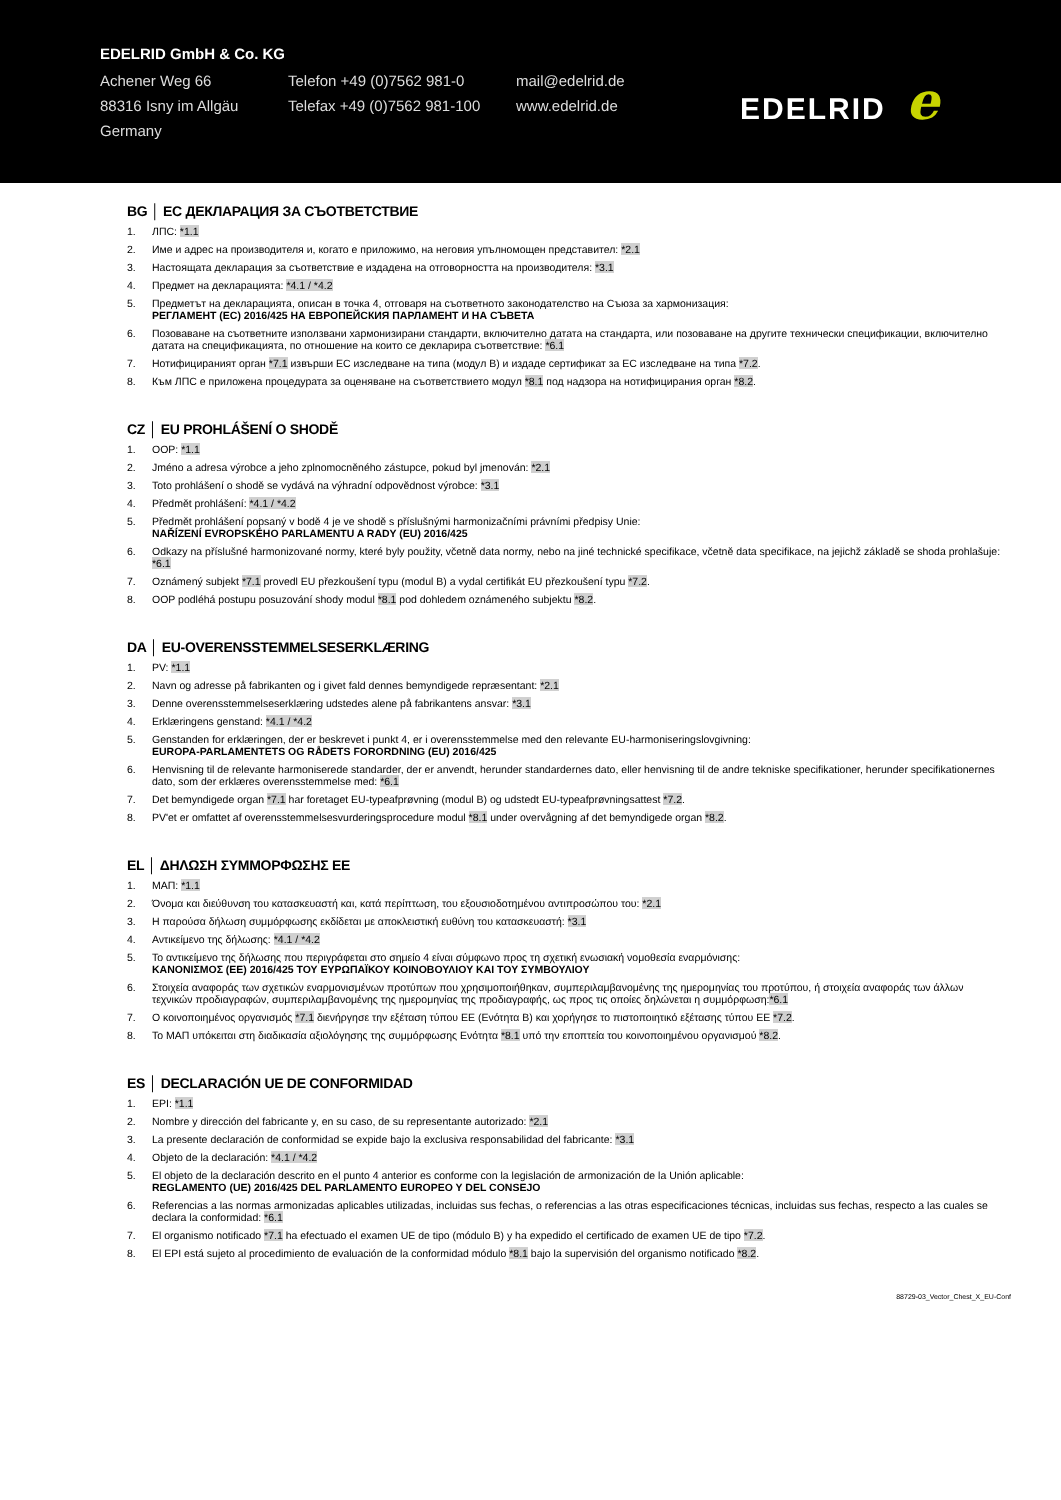EDELRID GmbH & Co. KG
Achener Weg 66 Telefon +49 (0)7562 981-0 mail@edelrid.de
88316 Isny im Allgäu Telefax +49 (0)7562 981-100
www.edelrid.de
Germany
EDELRID e
BG │ ЕС ДЕКЛАРАЦИЯ ЗА СЪОТВЕТСТВИЕ
1. ЛПС: *1.1
2. Име и адрес на производителя и, когато е приложимо, на неговия упълномощен представител: *2.1
3. Настоящата декларация за съответствие е издадена на отговорността на производителя: *3.1
4. Предмет на декларацията: *4.1 / *4.2
5. Предметът на декларацията, описан в точка 4, отговаря на съответното законодателство на Съюза за хармонизация:
РЕГЛАМЕНТ (ЕС) 2016/425 НА ЕВРОПЕЙСКИЯ ПАРЛАМЕНТ И НА СЪВЕТА
6. Позоваване на съответните използвани хармонизирани стандарти, включително датата на стандарта, или позоваване на другите технически спецификации, включително датата на спецификацията, по отношение на които се декларира съответствие: *6.1
7. Нотифицираният орган *7.1 извърши ЕС изследване на типа (модул B) и издаде сертификат за ЕС изследване на типа *7.2.
8. Към ЛПС е приложена процедурата за оценяване на съответствието модул *8.1 под надзора на нотифицирания орган *8.2.
CZ │ EU PROHLÁŠENÍ O SHODĚ
1. OOP: *1.1
2. Jméno a adresa výrobce a jeho zplnomocněného zástupce, pokud byl jmenován: *2.1
3. Toto prohlášení o shodě se vydává na výhradní odpovědnost výrobce: *3.1
4. Předmět prohlášení: *4.1 / *4.2
5. Předmět prohlášení popsaný v bodě 4 je ve shodě s příslušnými harmonizačními právními předpisy Unie:
NAŘÍZENÍ EVROPSKÉHO PARLAMENTU A RADY (EU) 2016/425
6. Odkazy na příslušné harmonizované normy, které byly použity, včetně data normy, nebo na jiné technické specifikace, včetně data specifikace, na jejichž základě se shoda prohlašuje: *6.1
7. Oznámený subjekt *7.1 provedl EU přezkoušení typu (modul B) a vydal certifikát EU přezkoušení typu *7.2.
8. OOP podléhá postupu posuzování shody modul *8.1 pod dohledem oznámeného subjektu *8.2.
DA │ EU-OVERENSSTEMMELSESERKLÆRING
1. PV: *1.1
2. Navn og adresse på fabrikanten og i givet fald dennes bemyndigede repræsentant: *2.1
3. Denne overensstemmelseserklæring udstedes alene på fabrikantens ansvar: *3.1
4. Erklæringens genstand: *4.1 / *4.2
5. Genstanden for erklæringen, der er beskrevet i punkt 4, er i overensstemmelse med den relevante EU-harmoniseringslovgivning:
EUROPA-PARLAMENTETS OG RÅDETS FORORDNING (EU) 2016/425
6. Henvisning til de relevante harmoniserede standarder, der er anvendt, herunder standardernes dato, eller henvisning til de andre tekniske specifikationer, herunder specifikationernes dato, som der erklæres overensstemmelse med: *6.1
7. Det bemyndigede organ *7.1 har foretaget EU-typeafprøvning (modul B) og udstedt EU-typeafprøvningsattest *7.2.
8. PV'et er omfattet af overensstemmelsesvurderingsprocedure modul *8.1 under overvågning af det bemyndigede organ *8.2.
EL │ ΔΗΛΩΣΗ ΣΥΜΜΟΡΦΩΣΗΣ ΕΕ
1. ΜΑΠ: *1.1
2. Όνομα και διεύθυνση του κατασκευαστή και, κατά περίπτωση, του εξουσιοδοτημένου αντιπροσώπου του: *2.1
3. Η παρούσα δήλωση συμμόρφωσης εκδίδεται με αποκλειστική ευθύνη του κατασκευαστή: *3.1
4. Αντικείμενο της δήλωσης: *4.1 / *4.2
5. Το αντικείμενο της δήλωσης που περιγράφεται στο σημείο 4 είναι σύμφωνο προς τη σχετική ενωσιακή νομοθεσία εναρμόνισης:
ΚΑΝΟΝΙΣΜΟΣ (ΕΕ) 2016/425 ΤΟΥ ΕΥΡΩΠΑΪΚΟΥ ΚΟΙΝΟΒΟΥΛΙΟΥ ΚΑΙ ΤΟΥ ΣΥΜΒΟΥΛΙΟΥ
6. Στοιχεία αναφοράς των σχετικών εναρμονισμένων προτύπων που χρησιμοποιήθηκαν, συμπεριλαμβανομένης της ημερομηνίας του προτύπου, ή στοιχεία αναφοράς των άλλων τεχνικών προδιαγραφών, συμπεριλαμβανομένης της ημερομηνίας της προδιαγραφής, ως προς τις οποίες δηλώνεται η συμμόρφωση:*6.1
7. Ο κοινοποιημένος οργανισμός *7.1 διενήργησε την εξέταση τύπου ΕΕ (Ενότητα B) και χορήγησε το πιστοποιητικό εξέτασης τύπου ΕΕ *7.2.
8. Το ΜΑΠ υπόκειται στη διαδικασία αξιολόγησης της συμμόρφωσης Ενότητα *8.1 υπό την εποπτεία του κοινοποιημένου οργανισμού *8.2.
ES │ DECLARACIÓN UE DE CONFORMIDAD
1. EPI: *1.1
2. Nombre y dirección del fabricante y, en su caso, de su representante autorizado: *2.1
3. La presente declaración de conformidad se expide bajo la exclusiva responsabilidad del fabricante: *3.1
4. Objeto de la declaración: *4.1 / *4.2
5. El objeto de la declaración descrito en el punto 4 anterior es conforme con la legislación de armonización de la Unión aplicable:
REGLAMENTO (UE) 2016/425 DEL PARLAMENTO EUROPEO Y DEL CONSEJO
6. Referencias a las normas armonizadas aplicables utilizadas, incluidas sus fechas, o referencias a las otras especificaciones técnicas, incluidas sus fechas, respecto a las cuales se declara la conformidad: *6.1
7. El organismo notificado *7.1 ha efectuado el examen UE de tipo (módulo B) y ha expedido el certificado de examen UE de tipo *7.2.
8. El EPI está sujeto al procedimiento de evaluación de la conformidad módulo *8.1 bajo la supervisión del organismo notificado *8.2.
88729-03_Vector_Chest_X_EU-Conf